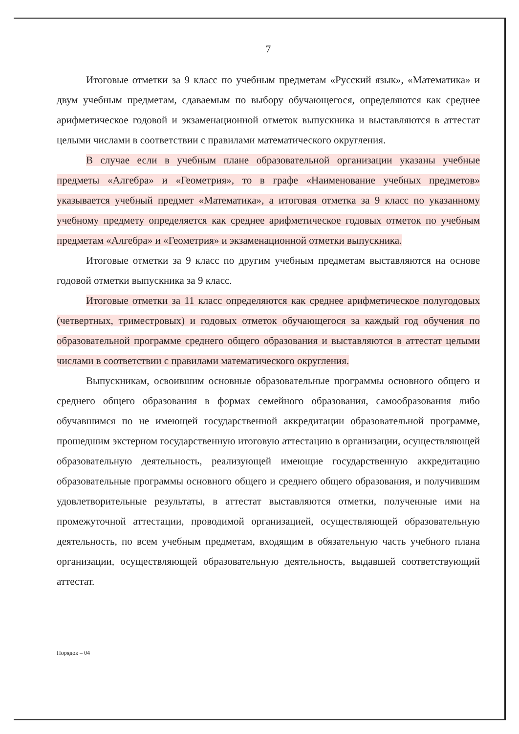7
Итоговые отметки за 9 класс по учебным предметам «Русский язык», «Математика» и двум учебным предметам, сдаваемым по выбору обучающегося, определяются как среднее арифметическое годовой и экзаменационной отметок выпускника и выставляются в аттестат целыми числами в соответствии с правилами математического округления.
В случае если в учебным плане образовательной организации указаны учебные предметы «Алгебра» и «Геометрия», то в графе «Наименование учебных предметов» указывается учебный предмет «Математика», а итоговая отметка за 9 класс по указанному учебному предмету определяется как среднее арифметическое годовых отметок по учебным предметам «Алгебра» и «Геометрия» и экзаменационной отметки выпускника.
Итоговые отметки за 9 класс по другим учебным предметам выставляются на основе годовой отметки выпускника за 9 класс.
Итоговые отметки за 11 класс определяются как среднее арифметическое полугодовых (четвертных, триместровых) и годовых отметок обучающегося за каждый год обучения по образовательной программе среднего общего образования и выставляются в аттестат целыми числами в соответствии с правилами математического округления.
Выпускникам, освоившим основные образовательные программы основного общего и среднего общего образования в формах семейного образования, самообразования либо обучавшимся по не имеющей государственной аккредитации образовательной программе, прошедшим экстерном государственную итоговую аттестацию в организации, осуществляющей образовательную деятельность, реализующей имеющие государственную аккредитацию образовательные программы основного общего и среднего общего образования, и получившим удовлетворительные результаты, в аттестат выставляются отметки, полученные ими на промежуточной аттестации, проводимой организацией, осуществляющей образовательную деятельность, по всем учебным предметам, входящим в обязательную часть учебного плана организации, осуществляющей образовательную деятельность, выдавшей соответствующий аттестат.
Порядок – 04